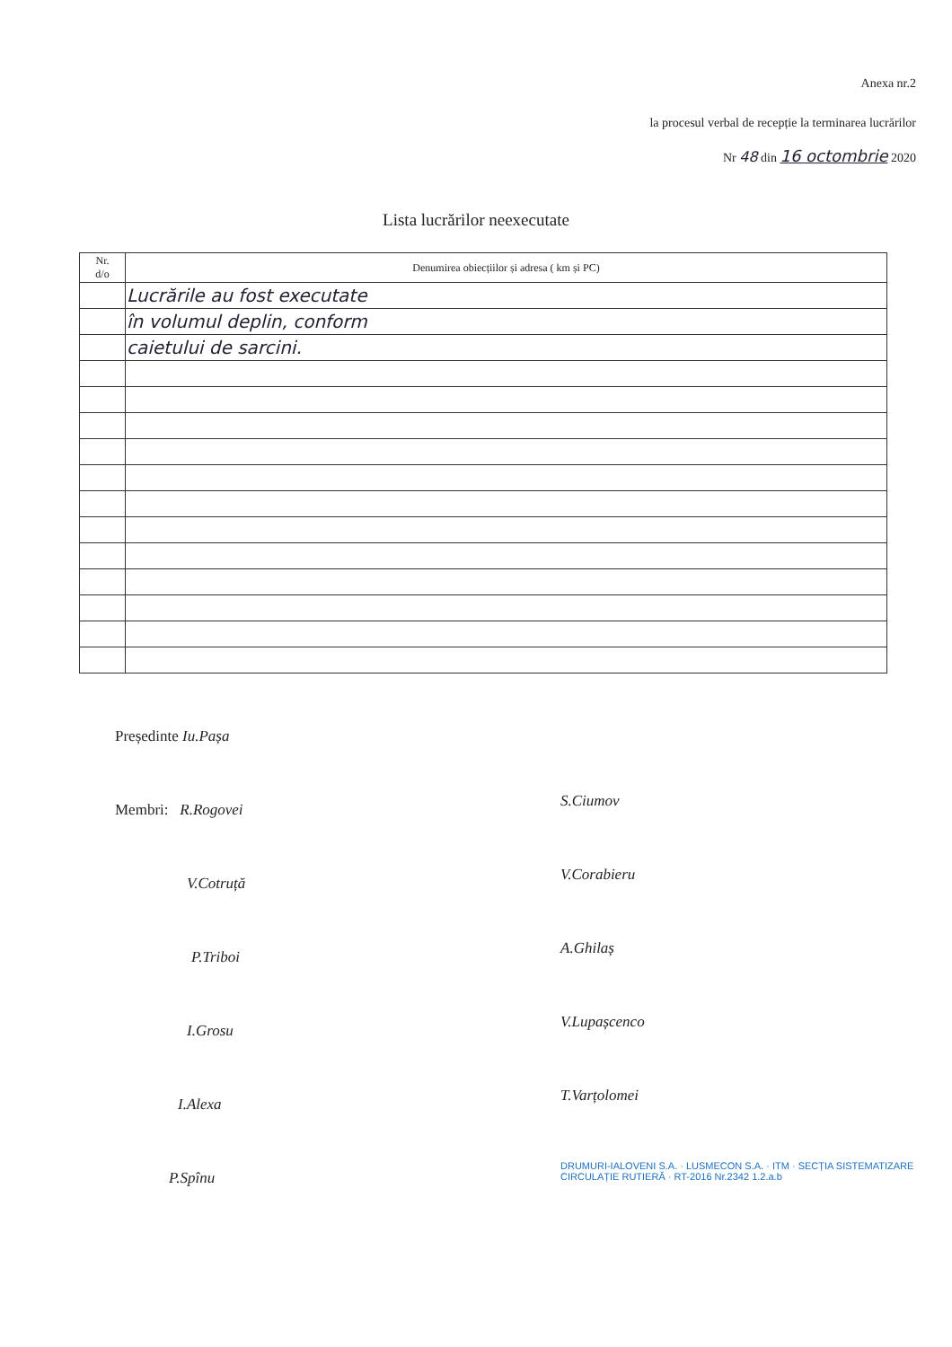Anexa nr.2
la procesul verbal de recepție la terminarea lucrărilor
Nr 48 din 16 octombrie 2020
Lista lucrărilor neexecutate
| Nr. d/o | Denumirea obiecțiilor și adresa ( km și PC) |
| --- | --- |
| | Lucrările au fost executate |
| | în volumul deplin, conform |
| | caietului de sarcini. |
Președinte Iu.Pașa
Membri: R.Rogovei
V.Cotruță
P.Triboi
I.Grosu
I.Alexa
P.Spînu
S.Ciumov
V.Corabieru
A.Ghilaș
V.Lupașcenco
T.Varțolomei
DRUMURI-IALOVENI S.A. · LUSMECON S.A. · ITM · SECȚIA SISTEMATIZARE CIRCULAȚIE RUTIERĂ · RT-2016 Nr.2342 1.2.a.b